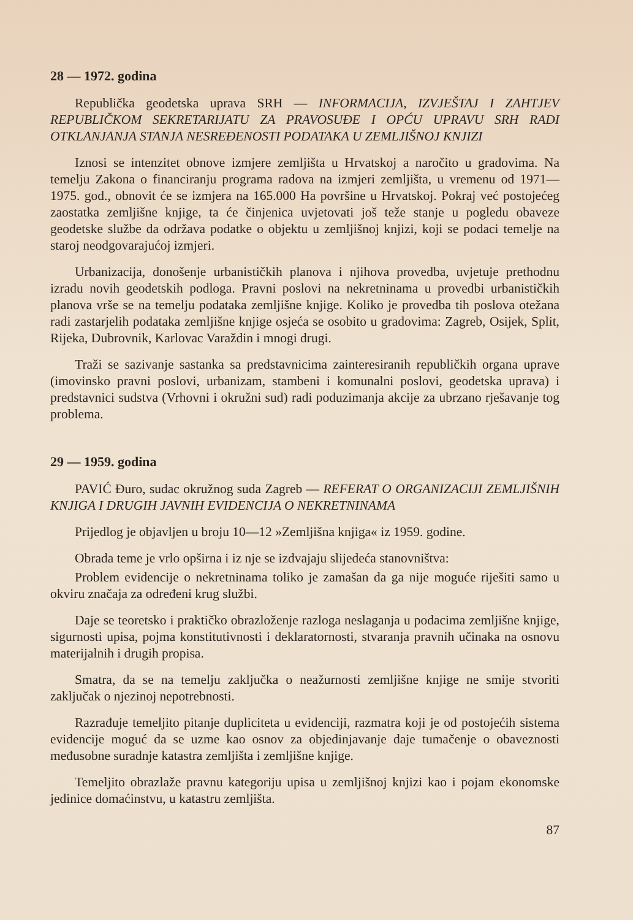28 — 1972. godina
Republička geodetska uprava SRH — INFORMACIJA, IZVJEŠTAJ I ZAHTJEV REPUBLIČKOM SEKRETARIJATU ZA PRAVOSUĐE I OPĆU UPRAVU SRH RADI OTKLANJANJA STANJA NESREĐENOSTI PODATAKA U ZEMLJIŠNOJ KNJIZI
Iznosi se intenzitet obnove izmjere zemljišta u Hrvatskoj a naročito u gradovima. Na temelju Zakona o financiranju programa radova na izmjeri zemljišta, u vremenu od 1971—1975. god., obnovit će se izmjera na 165.000 Ha površine u Hrvatskoj. Pokraj već postojećeg zaostatka zemljišne knjige, ta će činjenica uvjetovati još teže stanje u pogledu obaveze geodetske službe da održava podatke o objektu u zemljišnoj knjizi, koji se podaci temelje na staroj neodgovarajućoj izmjeri.
Urbanizacija, donošenje urbanističkih planova i njihova provedba, uvjetuje prethodnu izradu novih geodetskih podloga. Pravni poslovi na nekretninama u provedbi urbanističkih planova vrše se na temelju podataka zemljišne knjige. Koliko je provedba tih poslova otežana radi zastarjelih podataka zemljišne knjige osjeća se osobito u gradovima: Zagreb, Osijek, Split, Rijeka, Dubrovnik, Karlovac Varaždin i mnogi drugi.
Traži se sazivanje sastanka sa predstavnicima zainteresiranih republičkih organa uprave (imovinsko pravni poslovi, urbanizam, stambeni i komunalni poslovi, geodetska uprava) i predstavnici sudstva (Vrhovni i okružni sud) radi poduzimanja akcije za ubrzano rješavanje tog problema.
29 — 1959. godina
PAVIĆ Đuro, sudac okružnog suda Zagreb — REFERAT O ORGANIZACIJI ZEMLJIŠNIH KNJIGA I DRUGIH JAVNIH EVIDENCIJA O NEKRETNINAMA
Prijedlog je objavljen u broju 10—12 »Zemljišna knjiga« iz 1959. godine.
Obrada teme je vrlo opširna i iz nje se izdvajaju slijedeća stanovništva:
Problem evidencije o nekretninama toliko je zamašan da ga nije moguće riješiti samo u okviru značaja za određeni krug službi.
Daje se teoretsko i praktičko obrazloženje razloga neslaganja u podacima zemljišne knjige, sigurnosti upisa, pojma konstitutivnosti i deklaratornosti, stvaranja pravnih učinaka na osnovu materijalnih i drugih propisa.
Smatra, da se na temelju zaključka o neažurnosti zemljišne knjige ne smije stvoriti zaključak o njezinoj nepotrebnosti.
Razrađuje temeljito pitanje dupliciteta u evidenciji, razmatra koji je od postojećih sistema evidencije moguć da se uzme kao osnov za objedinjavanje daje tumačenje o obaveznosti međusobne suradnje katastra zemljišta i zemljišne knjige.
Temeljito obrazlaže pravnu kategoriju upisa u zemljišnoj knjizi kao i pojam ekonomske jedinice domaćinstvu, u katastru zemljišta.
87